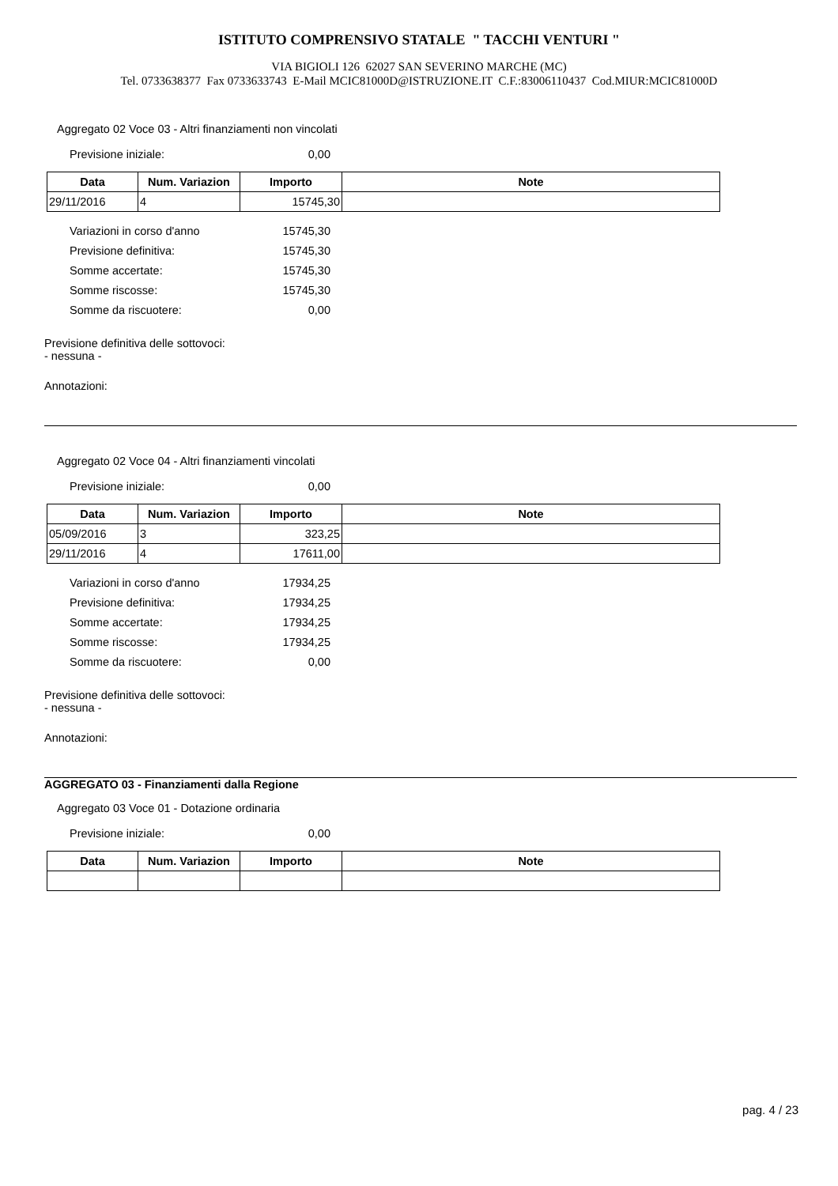ISTITUTO COMPRENSIVO STATALE " TACCHI VENTURI "
VIA BIGIOLI 126 62027 SAN SEVERINO MARCHE (MC)
Tel. 0733638377 Fax 0733633743 E-Mail MCIC81000D@ISTRUZIONE.IT C.F.:83006110437 Cod.MIUR:MCIC81000D
Aggregato 02 Voce 03 - Altri finanziamenti non vincolati
Previsione iniziale:
0,00
| Data | Num. Variazion | Importo | Note |
| --- | --- | --- | --- |
| 29/11/2016 | 4 | 15745,30 | |
Variazioni in corso d'anno
15745,30
Previsione definitiva:
15745,30
Somme accertate:
15745,30
Somme riscosse:
15745,30
Somme da riscuotere:
0,00
Previsione definitiva delle sottovoci:
- nessuna -
Annotazioni:
Aggregato 02 Voce 04 - Altri finanziamenti vincolati
Previsione iniziale:
0,00
| Data | Num. Variazion | Importo | Note |
| --- | --- | --- | --- |
| 05/09/2016 | 3 | 323,25 | |
| 29/11/2016 | 4 | 17611,00 | |
Variazioni in corso d'anno
17934,25
Previsione definitiva:
17934,25
Somme accertate:
17934,25
Somme riscosse:
17934,25
Somme da riscuotere:
0,00
Previsione definitiva delle sottovoci:
- nessuna -
Annotazioni:
AGGREGATO 03 - Finanziamenti dalla Regione
Aggregato 03 Voce 01 - Dotazione ordinaria
Previsione iniziale:
0,00
| Data | Num. Variazion | Importo | Note |
| --- | --- | --- | --- |
pag. 4 / 23